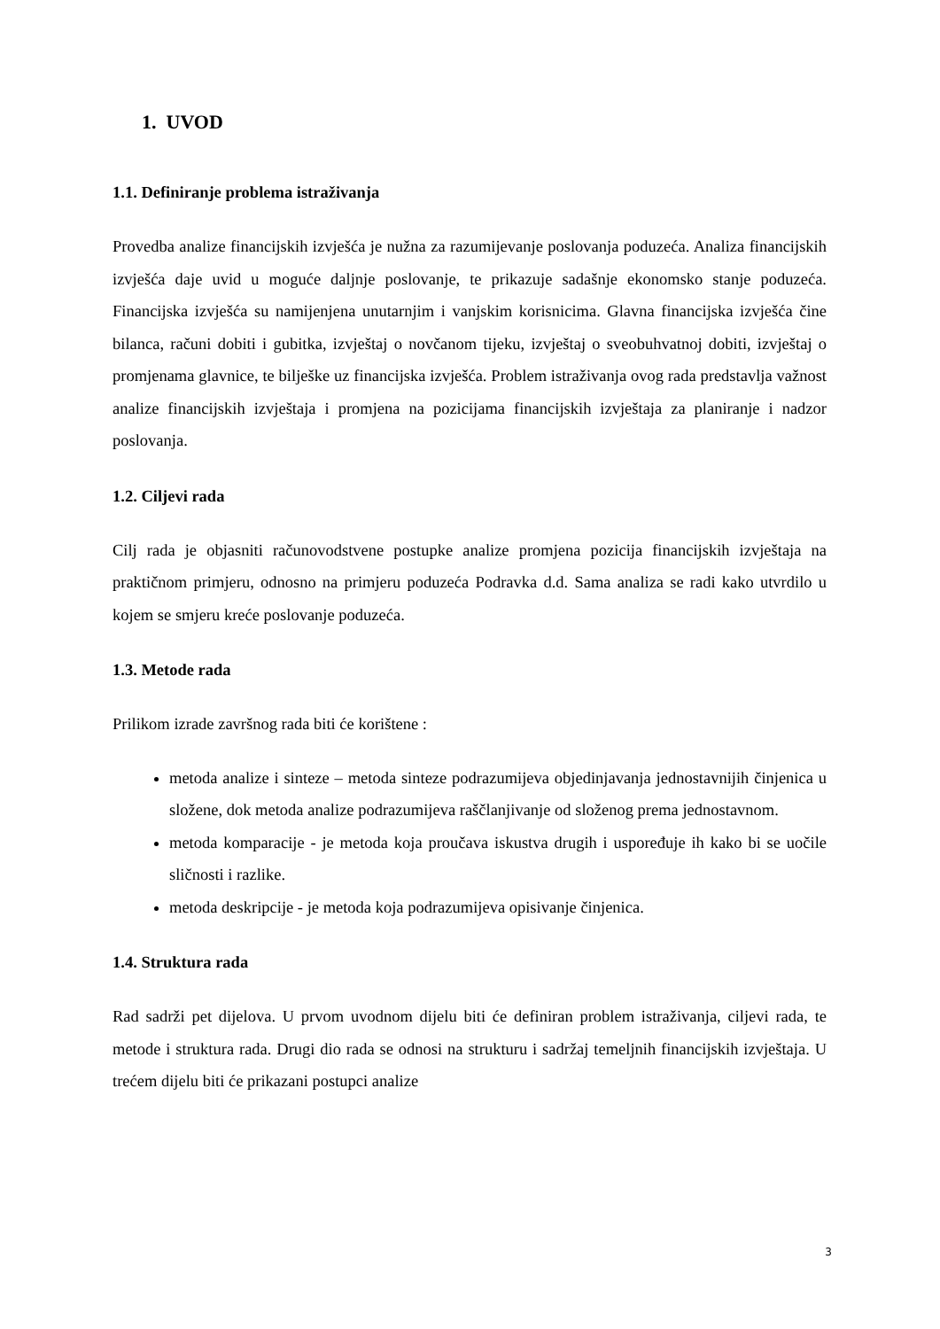1. UVOD
1.1. Definiranje problema istraživanja
Provedba analize financijskih izvješća je nužna za razumijevanje poslovanja poduzeća. Analiza financijskih izvješća daje uvid u moguće daljnje poslovanje, te prikazuje sadašnje ekonomsko stanje poduzeća. Financijska izvješća su namijenjena unutarnjim i vanjskim korisnicima. Glavna financijska izvješća čine bilanca, računi dobiti i gubitka, izvještaj o novčanom tijeku, izvještaj o sveobuhvatnoj dobiti, izvještaj o promjenama glavnice, te bilješke uz financijska izvješća. Problem istraživanja ovog rada predstavlja važnost analize financijskih izvještaja i promjena na pozicijama financijskih izvještaja za planiranje i nadzor poslovanja.
1.2. Ciljevi rada
Cilj rada je objasniti računovodstvene postupke analize promjena pozicija financijskih izvještaja na praktičnom primjeru, odnosno na primjeru poduzeća Podravka d.d. Sama analiza se radi kako utvrdilo u kojem se smjeru kreće poslovanje poduzeća.
1.3. Metode rada
Prilikom izrade završnog rada biti će korištene :
metoda analize i sinteze – metoda sinteze podrazumijeva objedinjavanja jednostavnijih činjenica u složene, dok metoda analize podrazumijeva raščlanjivanje od složenog prema jednostavnom.
metoda komparacije - je metoda koja proučava iskustva drugih i uspoređuje ih kako bi se uočile sličnosti i razlike.
metoda deskripcije - je metoda koja podrazumijeva opisivanje činjenica.
1.4. Struktura rada
Rad sadrži pet dijelova. U prvom uvodnom dijelu biti će definiran problem istraživanja, ciljevi rada, te metode i struktura rada. Drugi dio rada se odnosi na strukturu i sadržaj temeljnih financijskih izvještaja. U trećem dijelu biti će prikazani postupci analize
3